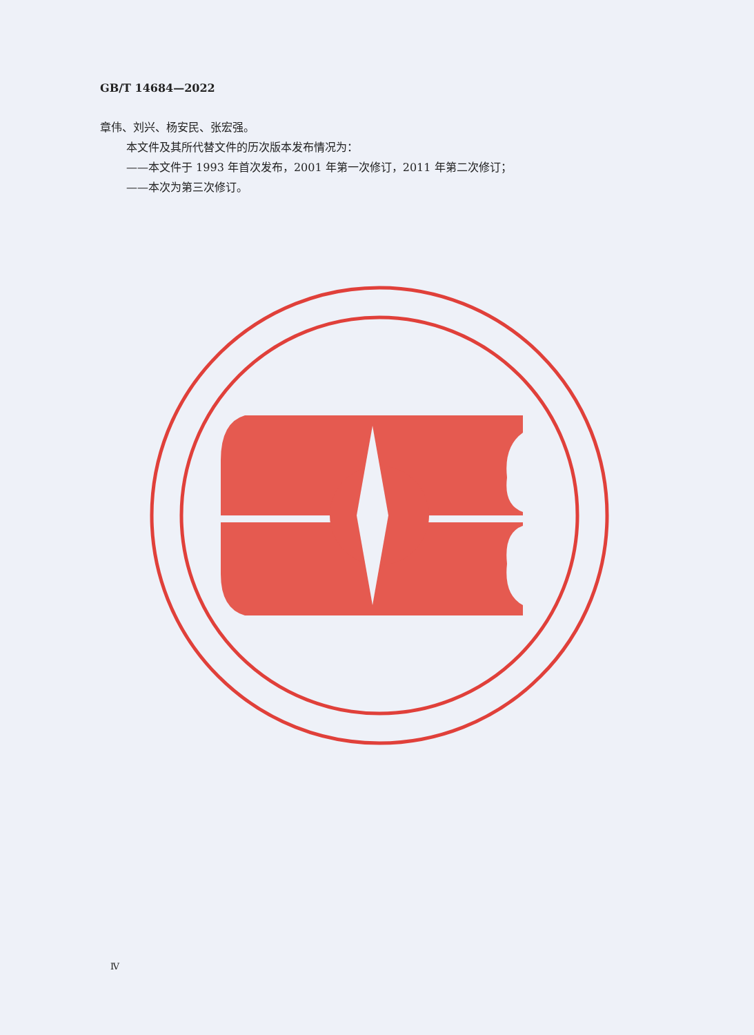GB/T 14684—2022
章伟、刘兴、杨安民、张宏强。
本文件及其所代替文件的历次版本发布情况为：
——本文件于 1993 年首次发布，2001 年第一次修订，2011 年第二次修订；
——本次为第三次修订。
Ⅳ